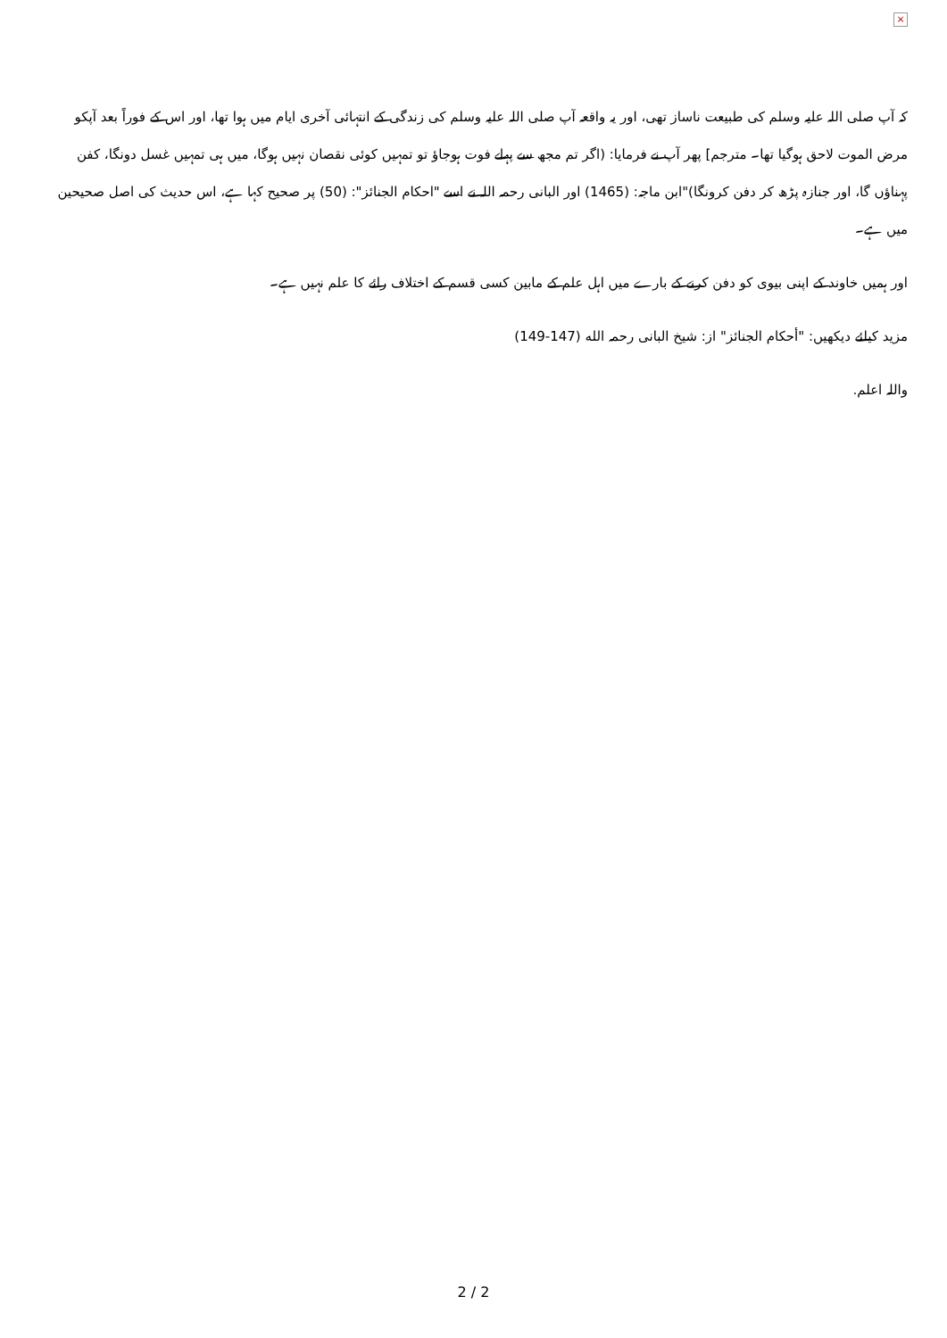×
کہ آپ صلی اللہ علیہ وسلم کی طبیعت ناساز تھی، اور یہ واقعہ آپ صلی اللہ علیہ وسلم کی زندگی کے انتہائی آخری ایام میں ہوا تھا، اور اس کے فوراً بعد آپکو مرض الموت لاحق ہوگیا تھا۔ مترجم] پھر آپ نے فرمایا: (اگر تم مجھ سے پہلے فوت ہوجاؤ تو تمہیں کوئی نقصان نہیں ہوگا، میں ہی تمہیں غسل دونگا، کفن پہناؤں گا، اور جنازہ پڑھ کر دفن کرونگا)"ابن ماجہ: (1465) اور البانی رحمہ اللہ نے اسے "احکام الجنائز": (50) پر صحیح کہا ہے، اس حدیث کی اصل صحیحین میں ہے۔
اور ہمیں خاوند کے اپنی بیوی کو دفن کرنے کے بارے میں اہل علم کے مابین کسی قسم کے اختلاف رائے کا علم نہیں ہے۔
مزید کیلئے دیکھیں: "أحكام الجنائز" از: شیخ البانی رحمہ الله (147-149)
واللہ اعلم.
2 / 2